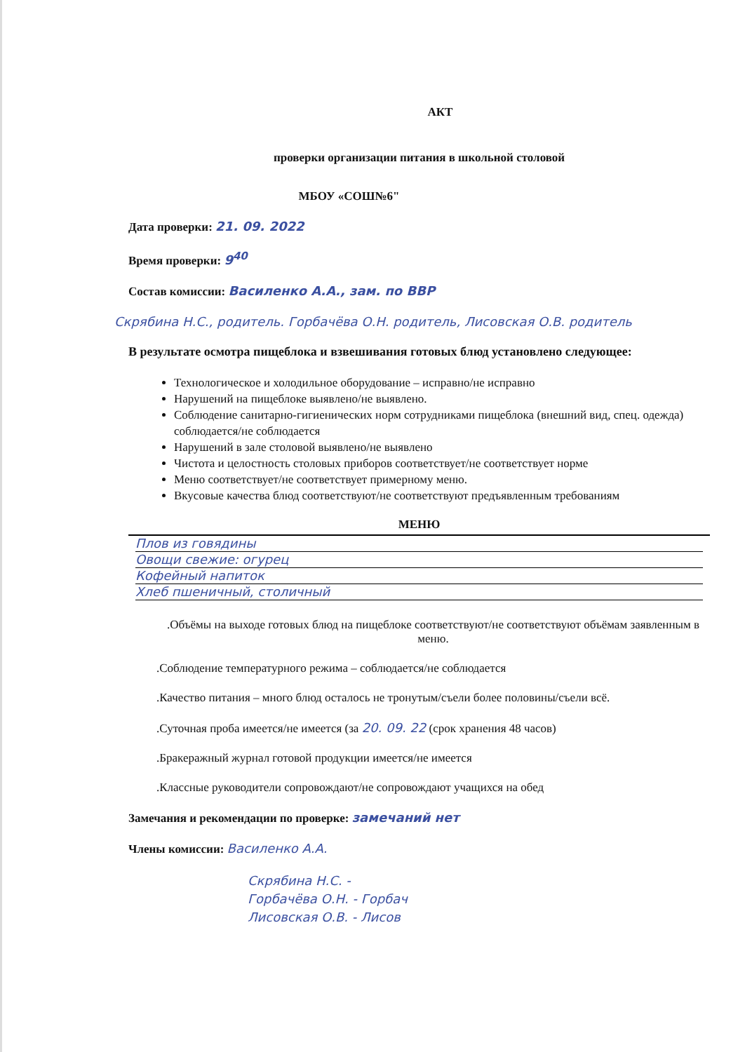АКТ
проверки организации питания в школьной столовой
МБОУ «СОШ№6"
Дата проверки: 21. 09. 2022
Время проверки: 9<sup>40</sup>
Состав комиссии: Василенко А.А., зам. по ВВР
Скрябина Н.С., родитель. Горбачёва О.Н. родитель, Лисовская О.В. родитель
В результате осмотра пищеблока и взвешивания готовых блюд установлено следующее:
Технологическое и холодильное оборудование – исправно/не исправно
Нарушений на пищеблоке выявлено/не выявлено.
Соблюдение санитарно-гигиенических норм сотрудниками пищеблока (внешний вид, спец. одежда) соблюдается/не соблюдается
Нарушений в зале столовой выявлено/не выявлено
Чистота и целостность столовых приборов соответствует/не соответствует норме
Меню соответствует/не соответствует примерному меню.
Вкусовые качества блюд соответствуют/не соответствуют предъявленным требованиям
МЕНЮ
Плов из говядины
Овощи свежие: огурец
Кофейный напиток
Хлеб пшеничный, столичный
.Объёмы на выходе готовых блюд на пищеблоке соответствуют/не соответствуют объёмам заявленным в меню.
.Соблюдение температурного режима – соблюдается/не соблюдается
.Качество питания – много блюд осталось не тронутым/съели более половины/съели всё.
.Суточная проба имеется/не имеется (за 20. 09. 22 (срок хранения 48 часов)
.Бракеражный журнал готовой продукции имеется/не имеется
.Классные руководители сопровождают/не сопровождают учащихся на обед
Замечания и рекомендации по проверке: замечаний нет
Члены комиссии: Василенко А.А.
Скрябина Н.С. -
Горбачёва О.Н. - Горбач
Лисовская О.В. - Лисов